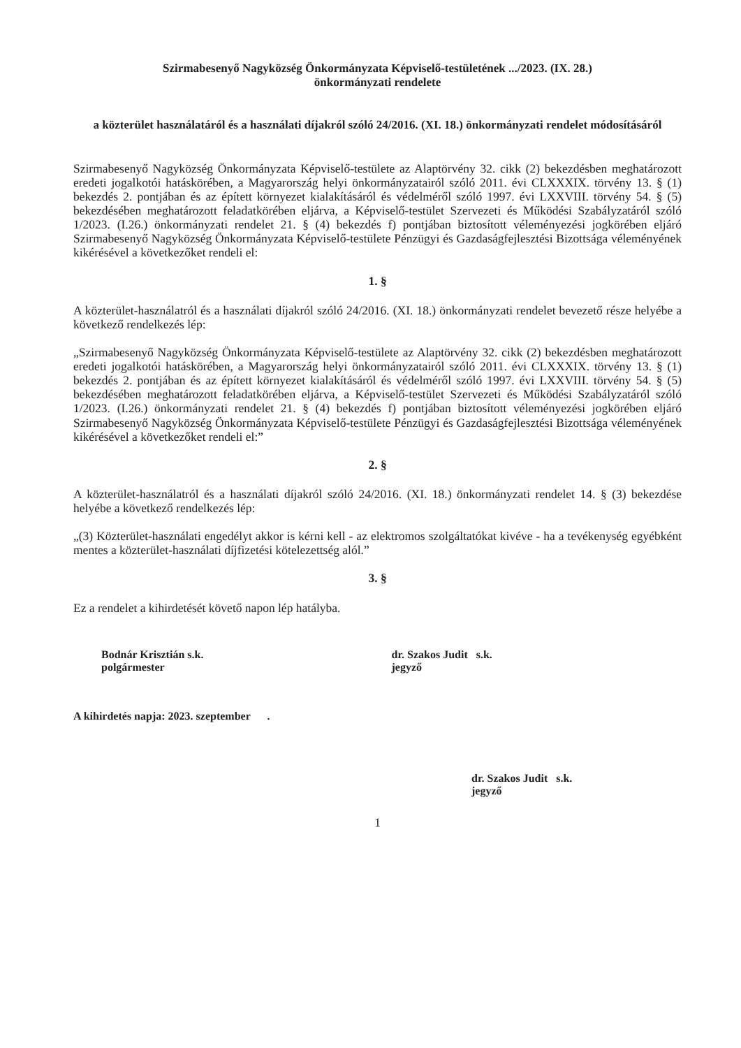Szirmabesenyő Nagyközség Önkormányzata Képviselő-testületének .../2023. (IX. 28.)
önkormányzati rendelete
a közterület használatáról és a használati díjakról szóló 24/2016. (XI. 18.) önkormányzati rendelet módosításáról
Szirmabesenyő Nagyközség Önkormányzata Képviselő-testülete az Alaptörvény 32. cikk (2) bekezdésben meghatározott eredeti jogalkotói hatáskörében, a Magyarország helyi önkormányzatairól szóló 2011. évi CLXXXIX. törvény 13. § (1) bekezdés 2. pontjában és az épített környezet kialakításáról és védelméről szóló 1997. évi LXXVIII. törvény 54. § (5) bekezdésében meghatározott feladatkörében eljárva, a Képviselő-testület Szervezeti és Működési Szabályzatáról szóló 1/2023. (I.26.) önkormányzati rendelet 21. § (4) bekezdés f) pontjában biztosított véleményezési jogkörében eljáró Szirmabesenyő Nagyközség Önkormányzata Képviselő-testülete Pénzügyi és Gazdaságfejlesztési Bizottsága véleményének kikérésével a következőket rendeli el:
1. §
A közterület-használatról és a használati díjakról szóló 24/2016. (XI. 18.) önkormányzati rendelet bevezető része helyébe a következő rendelkezés lép:
„Szirmabesenyő Nagyközség Önkormányzata Képviselő-testülete az Alaptörvény 32. cikk (2) bekezdésben meghatározott eredeti jogalkotói hatáskörében, a Magyarország helyi önkormányzatairól szóló 2011. évi CLXXXIX. törvény 13. § (1) bekezdés 2. pontjában és az épített környezet kialakításáról és védelméről szóló 1997. évi LXXVIII. törvény 54. § (5) bekezdésében meghatározott feladatkörében eljárva, a Képviselő-testület Szervezeti és Működési Szabályzatáról szóló 1/2023. (I.26.) önkormányzati rendelet 21. § (4) bekezdés f) pontjában biztosított véleményezési jogkörében eljáró Szirmabesenyő Nagyközség Önkormányzata Képviselő-testülete Pénzügyi és Gazdaságfejlesztési Bizottsága véleményének kikérésével a következőket rendeli el:”
2. §
A közterület-használatról és a használati díjakról szóló 24/2016. (XI. 18.) önkormányzati rendelet 14. § (3) bekezdése helyébe a következő rendelkezés lép:
„(3) Közterület-használati engedélyt akkor is kérni kell - az elektromos szolgáltatókat kivéve - ha a tevékenység egyébként mentes a közterület-használati díjfizetési kötelezettség alól.”
3. §
Ez a rendelet a kihirdetését követő napon lép hatályba.
Bodnár Krisztián s.k.
polgármester
dr. Szakos Judit s.k.
jegyző
A kihirdetés napja: 2023. szeptember .
dr. Szakos Judit s.k.
jegyző
1